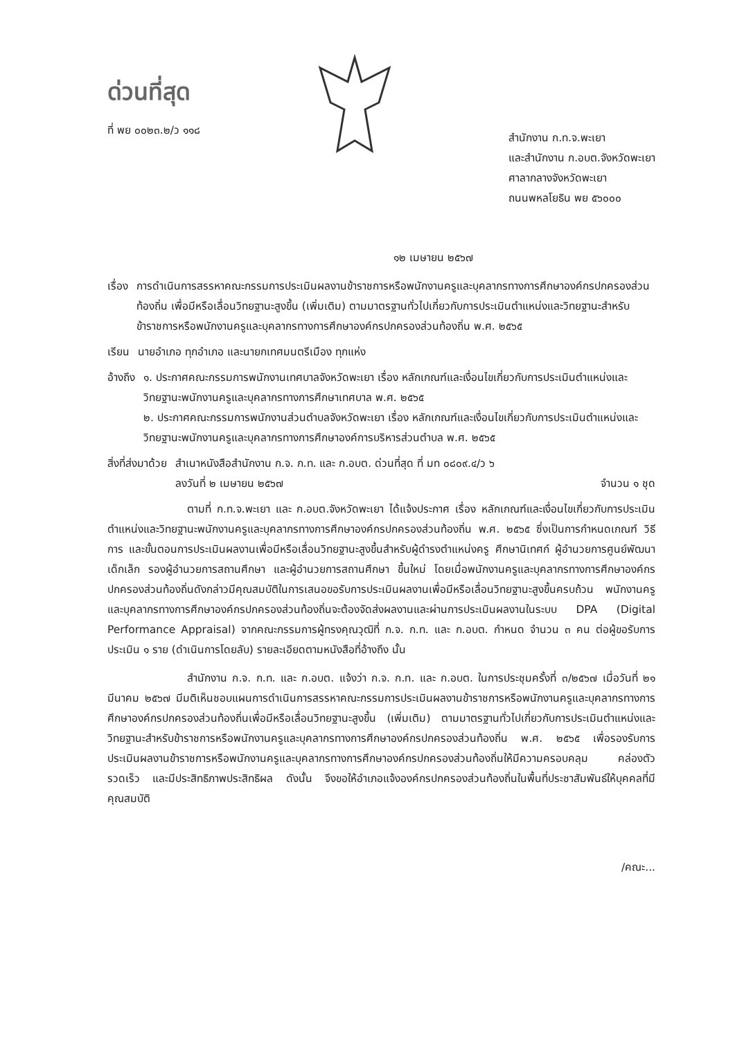ด่วนที่สุด
ที่ พย ๐๐๒๓.๒/ว ๑๑๘
สำนักงาน ก.ท.จ.พะเยา
และสำนักงาน ก.อบต.จังหวัดพะเยา
ศาลากลางจังหวัดพะเยา
ถนนพหลโยธิน พย ๕๖๐๐๐
๑๒ เมษายน ๒๕๖๗
เรื่อง การดำเนินการสรรหาคณะกรรมการประเมินผลงานข้าราชการหรือพนักงานครูและบุคลากรทางการศึกษาองค์กรปกครองส่วนท้องถิ่น เพื่อมีหรือเลื่อนวิทยฐานะสูงขึ้น (เพิ่มเติม) ตามมาตรฐานทั่วไปเกี่ยวกับการประเมินตำแหน่งและวิทยฐานะสำหรับข้าราชการหรือพนักงานครูและบุคลากรทางการศึกษาองค์กรปกครองส่วนท้องถิ่น พ.ศ. ๒๕๖๕
เรียน นายอำเภอ ทุกอำเภอ และนายกเทศมนตรีเมือง ทุกแห่ง
อ้างถึง ๑. ประกาศคณะกรรมการพนักงานเทศบาลจังหวัดพะเยา เรื่อง หลักเกณฑ์และเงื่อนไขเกี่ยวกับการประเมินตำแหน่งและวิทยฐานะพนักงานครูและบุคลากรทางการศึกษาเทศบาล พ.ศ. ๒๕๖๕
๒. ประกาศคณะกรรมการพนักงานส่วนตำบลจังหวัดพะเยา เรื่อง หลักเกณฑ์และเงื่อนไขเกี่ยวกับการประเมินตำแหน่งและวิทยฐานะพนักงานครูและบุคลากรทางการศึกษาองค์การบริหารส่วนตำบล พ.ศ. ๒๕๖๕
สิ่งที่ส่งมาด้วย สำเนาหนังสือสำนักงาน ก.จ. ก.ท. และ ก.อบต. ด่วนที่สุด ที่ มท ๐๘๐๙.๔/ว ๖
ลงวันที่ ๒ เมษายน ๒๕๖๗ จำนวน ๑ ชุด
ตามที่ ก.ท.จ.พะเยา และ ก.อบต.จังหวัดพะเยา ได้แจ้งประกาศ เรื่อง หลักเกณฑ์และเงื่อนไขเกี่ยวกับการประเมินตำแหน่งและวิทยฐานะพนักงานครูและบุคลากรทางการศึกษาองค์กรปกครองส่วนท้องถิ่น พ.ศ. ๒๕๖๕ ซึ่งเป็นการกำหนดเกณฑ์ วิธีการ และขั้นตอนการประเมินผลงานเพื่อมีหรือเลื่อนวิทยฐานะสูงขึ้นสำหรับผู้ดำรงตำแหน่งครู ศึกษานิเทศก์ ผู้อำนวยการศูนย์พัฒนาเด็กเล็ก รองผู้อำนวยการสถานศึกษา และผู้อำนวยการสถานศึกษา ขึ้นใหม่ โดยเมื่อพนักงานครูและบุคลากรทางการศึกษาองค์กรปกครองส่วนท้องถิ่นดังกล่าวมีคุณสมบัติในการเสนอขอรับการประเมินผลงานเพื่อมีหรือเลื่อนวิทยฐานะสูงขึ้นครบถ้วน พนักงานครูและบุคลากรทางการศึกษาองค์กรปกครองส่วนท้องถิ่นจะต้องจัดส่งผลงานและผ่านการประเมินผลงานในระบบ DPA (Digital Performance Appraisal) จากคณะกรรมการผู้ทรงคุณวุฒิที่ ก.จ. ก.ท. และ ก.อบต. กำหนด จำนวน ๓ คน ต่อผู้ขอรับการประเมิน ๑ ราย (ดำเนินการโดยลับ) รายละเอียดตามหนังสือที่อ้างถึง นั้น
สำนักงาน ก.จ. ก.ท. และ ก.อบต. แจ้งว่า ก.จ. ก.ท. และ ก.อบต. ในการประชุมครั้งที่ ๓/๒๕๖๗ เมื่อวันที่ ๒๑ มีนาคม ๒๕๖๗ มีมติเห็นชอบแผนการดำเนินการสรรหาคณะกรรมการประเมินผลงานข้าราชการหรือพนักงานครูและบุคลากรทางการศึกษาองค์กรปกครองส่วนท้องถิ่นเพื่อมีหรือเลื่อนวิทยฐานะสูงขึ้น (เพิ่มเติม) ตามมาตรฐานทั่วไปเกี่ยวกับการประเมินตำแหน่งและวิทยฐานะสำหรับข้าราชการหรือพนักงานครูและบุคลากรทางการศึกษาองค์กรปกครองส่วนท้องถิ่น พ.ศ. ๒๕๖๕ เพื่อรองรับการประเมินผลงานข้าราชการหรือพนักงานครูและบุคลากรทางการศึกษาองค์กรปกครองส่วนท้องถิ่นให้มีความครอบคลุม คล่องตัว รวดเร็ว และมีประสิทธิภาพประสิทธิผล ดังนั้น จึงขอให้อำเภอแจ้งองค์กรปกครองส่วนท้องถิ่นในพื้นที่ประชาสัมพันธ์ให้บุคคลที่มีคุณสมบัติ
/คณะ...